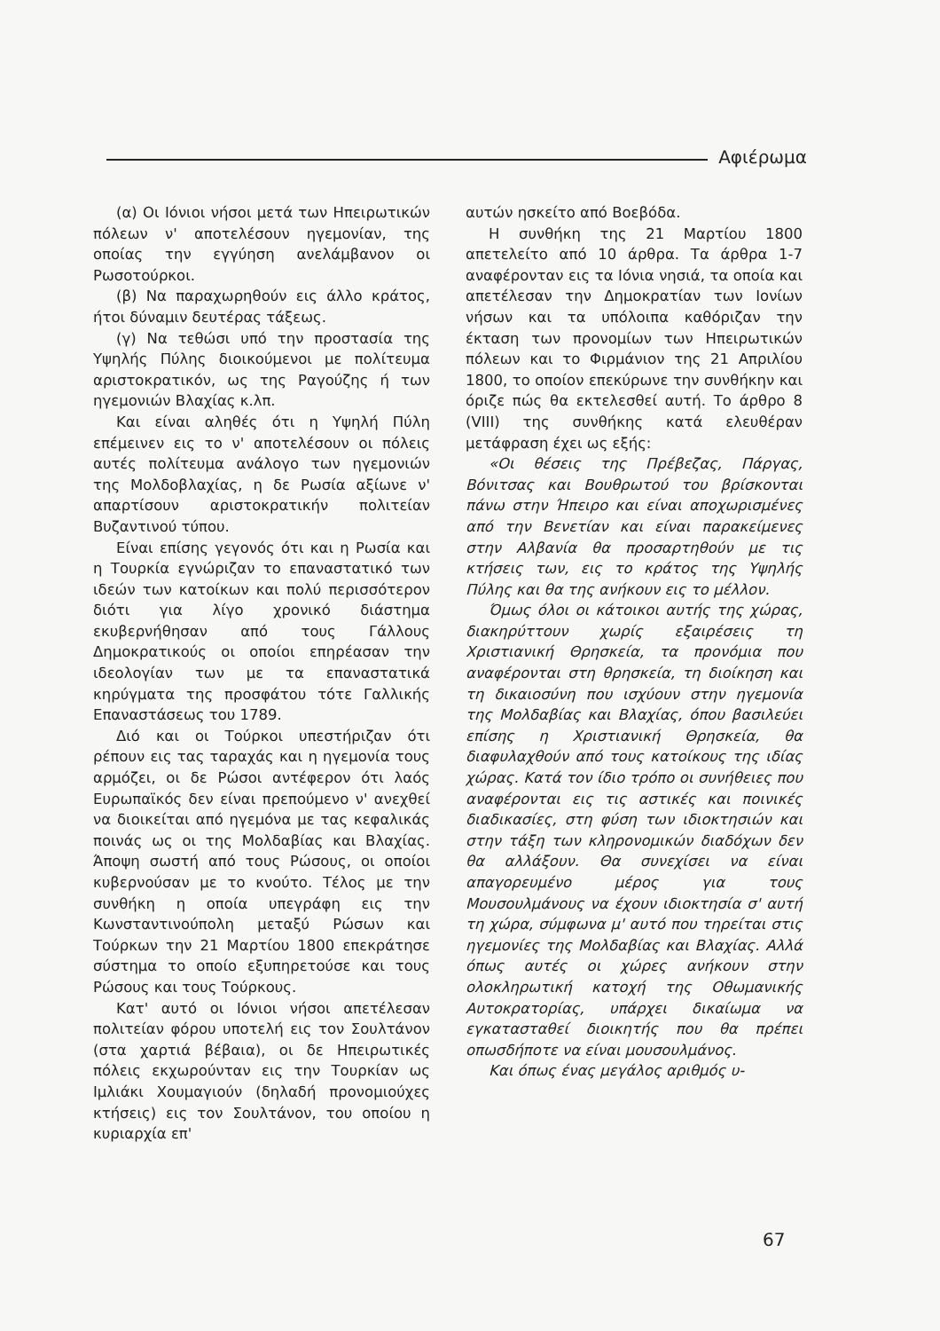Αφιέρωμα
(α) Οι Ιόνιοι νήσοι μετά των Ηπειρωτικών πόλεων ν' αποτελέσουν ηγεμονίαν, της οποίας την εγγύηση ανελάμβανον οι Ρωσοτούρκοι.
(β) Να παραχωρηθούν εις άλλο κράτος, ήτοι δύναμιν δευτέρας τάξεως.
(γ) Να τεθώσι υπό την προστασία της Υψηλής Πύλης διοικούμενοι με πολίτευμα αριστοκρατικόν, ως της Ραγούζης ή των ηγεμονιών Βλαχίας κ.λπ.
Και είναι αληθές ότι η Υψηλή Πύλη επέμεινεν εις το ν' αποτελέσουν οι πόλεις αυτές πολίτευμα ανάλογο των ηγεμονιών της Μολδοβλαχίας, η δε Ρωσία αξίωνε ν' απαρτίσουν αριστοκρατικήν πολιτείαν Βυζαντινού τύπου.
Είναι επίσης γεγονός ότι και η Ρωσία και η Τουρκία εγνώριζαν το επαναστατικό των ιδεών των κατοίκων και πολύ περισσότερον διότι για λίγο χρονικό διάστημα εκυβερνήθησαν από τους Γάλλους Δημοκρατικούς οι οποίοι επηρέασαν την ιδεολογίαν των με τα επαναστατικά κηρύγματα της προσφάτου τότε Γαλλικής Επαναστάσεως του 1789.
Διό και οι Τούρκοι υπεστήριζαν ότι ρέπουν εις τας ταραχάς και η ηγεμονία τους αρμόζει, οι δε Ρώσοι αντέφερον ότι λαός Ευρωπαϊκός δεν είναι πρεπούμενο ν' ανεχθεί να διοικείται από ηγεμόνα με τας κεφαλικάς ποινάς ως οι της Μολδαβίας και Βλαχίας. Άποψη σωστή από τους Ρώσους, οι οποίοι κυβερνούσαν με το κνούτο. Τέλος με την συνθήκη η οποία υπεγράφη εις την Κωνσταντινούπολη μεταξύ Ρώσων και Τούρκων την 21 Μαρτίου 1800 επεκράτησε σύστημα το οποίο εξυπηρετούσε και τους Ρώσους και τους Τούρκους.
Κατ' αυτό οι Ιόνιοι νήσοι απετέλεσαν πολιτείαν φόρου υποτελή εις τον Σουλτάνον (στα χαρτιά βέβαια), οι δε Ηπειρωτικές πόλεις εκχωρούνταν εις την Τουρκίαν ως Ιμλιάκι Χουμαγιούν (δηλαδή προνομιούχες κτήσεις) εις τον Σουλτάνον, του οποίου η κυριαρχία επ'
αυτών ησκείτο από Βοεβόδα.
Η συνθήκη της 21 Μαρτίου 1800 απετελείτο από 10 άρθρα. Τα άρθρα 1-7 αναφέρονταν εις τα Ιόνια νησιά, τα οποία και απετέλεσαν την Δημοκρατίαν των Ιονίων νήσων και τα υπόλοιπα καθόριζαν την έκταση των προνομίων των Ηπειρωτικών πόλεων και το Φιρμάνιον της 21 Απριλίου 1800, το οποίον επεκύρωνε την συνθήκην και όριζε πώς θα εκτελεσθεί αυτή. Το άρθρο 8 (VIII) της συνθήκης κατά ελευθέραν μετάφραση έχει ως εξής:
«Οι θέσεις της Πρέβεζας, Πάργας, Βόνιτσας και Βουθρωτού του βρίσκονται πάνω στην Ήπειρο και είναι αποχωρισμένες από την Βενετίαν και είναι παρακείμενες στην Αλβανία θα προσαρτηθούν με τις κτήσεις των, εις το κράτος της Υψηλής Πύλης και θα της ανήκουν εις το μέλλον.
Όμως όλοι οι κάτοικοι αυτής της χώρας, διακηρύττουν χωρίς εξαιρέσεις τη Χριστιανική Θρησκεία, τα προνόμια που αναφέρονται στη θρησκεία, τη διοίκηση και τη δικαιοσύνη που ισχύουν στην ηγεμονία της Μολδαβίας και Βλαχίας, όπου βασιλεύει επίσης η Χριστιανική Θρησκεία, θα διαφυλαχθούν από τους κατοίκους της ιδίας χώρας. Κατά τον ίδιο τρόπο οι συνήθειες που αναφέρονται εις τις αστικές και ποινικές διαδικασίες, στη φύση των ιδιοκτησιών και στην τάξη των κληρονομικών διαδόχων δεν θα αλλάξουν. Θα συνεχίσει να είναι απαγορευμένο μέρος για τους Μουσουλμάνους να έχουν ιδιοκτησία σ' αυτή τη χώρα, σύμφωνα μ' αυτό που τηρείται στις ηγεμονίες της Μολδαβίας και Βλαχίας. Αλλά όπως αυτές οι χώρες ανήκουν στην ολοκληρωτική κατοχή της Οθωμανικής Αυτοκρατορίας, υπάρχει δικαίωμα να εγκατασταθεί διοικητής που θα πρέπει οπωσδήποτε να είναι μουσουλμάνος.
Και όπως ένας μεγάλος αριθμός υ-
67